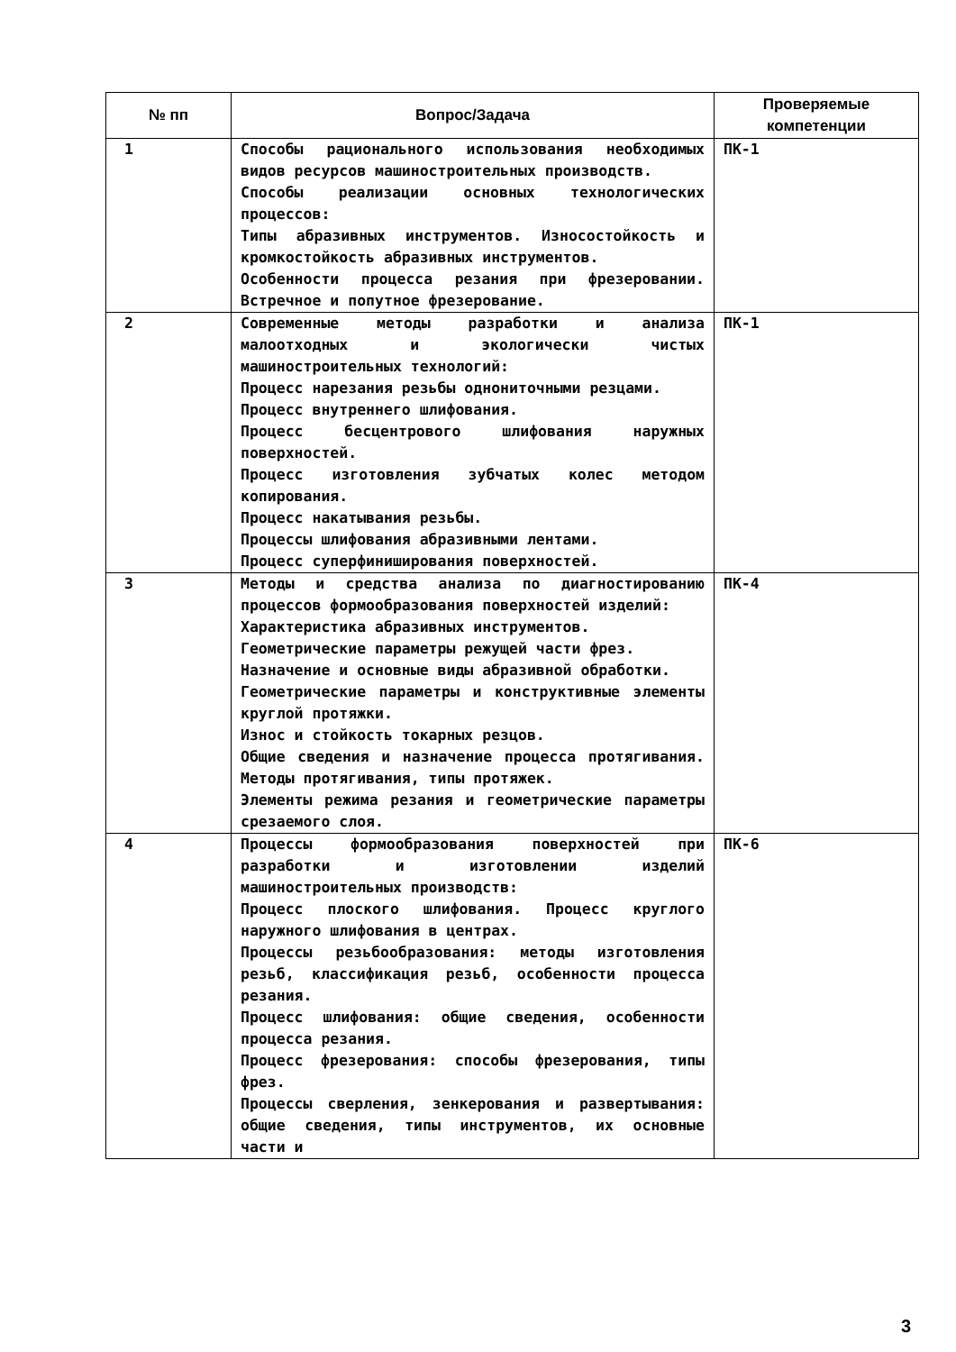| № пп | Вопрос/Задача | Проверяемые компетенции |
| --- | --- | --- |
| 1 | Способы рационального использования необходимых видов ресурсов машиностроительных производств. Способы реализации основных технологических процессов: Типы абразивных инструментов. Износостойкость и кромкостойкость абразивных инструментов. Особенности процесса резания при фрезеровании. Встречное и попутное фрезерование. | ПК-1 |
| 2 | Современные методы разработки и анализа малоотходных и экологически чистых машиностроительных технологий: Процесс нарезания резьбы однониточными резцами. Процесс внутреннего шлифования. Процесс бесцентрового шлифования наружных поверхностей. Процесс изготовления зубчатых колес методом копирования. Процесс накатывания резьбы. Процессы шлифования абразивными лентами. Процесс суперфиниширования поверхностей. | ПК-1 |
| 3 | Методы и средства анализа по диагностированию процессов формообразования поверхностей изделий: Характеристика абразивных инструментов. Геометрические параметры режущей части фрез. Назначение и основные виды абразивной обработки. Геометрические параметры и конструктивные элементы круглой протяжки. Износ и стойкость токарных резцов. Общие сведения и назначение процесса протягивания. Методы протягивания, типы протяжек. Элементы режима резания и геометрические параметры срезаемого слоя. | ПК-4 |
| 4 | Процессы формообразования поверхностей при разработки и изготовлении изделий машиностроительных производств: Процесс плоского шлифования. Процесс круглого наружного шлифования в центрах. Процессы резьбообразования: методы изготовления резьб, классификация резьб, особенности процесса резания. Процесс шлифования: общие сведения, особенности процесса резания. Процесс фрезерования: способы фрезерования, типы фрез. Процессы сверления, зенкерования и развертывания: общие сведения, типы инструментов, их основные части и | ПК-6 |
3